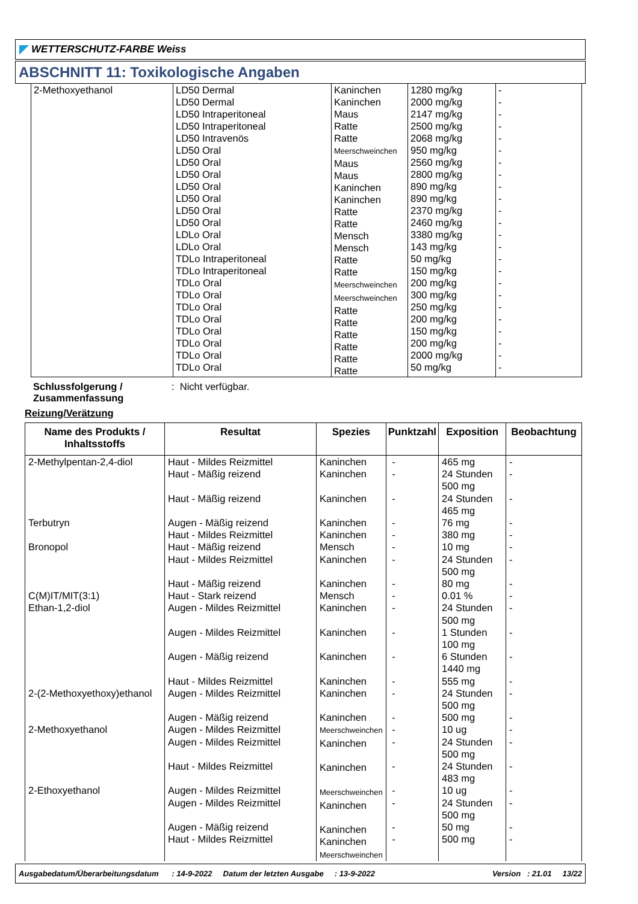WETTERSCHUTZ-FARBE Weiss
ABSCHNITT 11: Toxikologische Angaben
| 2-Methoxyethanol | LD50 Dermal LD50 Dermal LD50 Intraperitoneal LD50 Intraperitoneal LD50 Intravenös LD50 Oral LD50 Oral LD50 Oral LD50 Oral LD50 Oral LD50 Oral LD50 Oral LDLo Oral LDLo Oral TDLo Intraperitoneal TDLo Intraperitoneal TDLo Oral TDLo Oral TDLo Oral TDLo Oral TDLo Oral TDLo Oral TDLo Oral TDLo Oral | Kaninchen Kaninchen Maus Ratte Ratte Meerschweinchen Maus Maus Kaninchen Kaninchen Ratte Ratte Mensch Mensch Ratte Ratte Meerschweinchen Meerschweinchen Ratte Ratte Ratte Ratte Ratte Ratte | 1280 mg/kg 2000 mg/kg 2147 mg/kg 2500 mg/kg 2068 mg/kg 950 mg/kg 2560 mg/kg 2800 mg/kg 890 mg/kg 890 mg/kg 2370 mg/kg 2460 mg/kg 3380 mg/kg 143 mg/kg 50 mg/kg 150 mg/kg 200 mg/kg 300 mg/kg 250 mg/kg 200 mg/kg 150 mg/kg 200 mg/kg 2000 mg/kg 50 mg/kg | - - - - - - - - - - - - - - - - - - - - - - - - |
Schlussfolgerung / Zusammenfassung
: Nicht verfügbar.
Reizung/Verätzung
| Name des Produkts / Inhaltsstoffs | Resultat | Spezies | Punktzahl | Exposition | Beobachtung |
| --- | --- | --- | --- | --- | --- |
| 2-Methylpentan-2,4-diol Terbutryn Bronopol C(M)IT/MIT(3:1) Ethan-1,2-diol 2-(2-Methoxyethoxy)ethanol 2-Methoxyethanol 2-Ethoxyethanol | Haut - Mildes Reizmittel Haut - Mäßig reizend Haut - Mäßig reizend Augen - Mäßig reizend Haut - Mildes Reizmittel Haut - Mäßig reizend Haut - Mildes Reizmittel Haut - Mäßig reizend Haut - Stark reizend Augen - Mildes Reizmittel Augen - Mildes Reizmittel Augen - Mäßig reizend Haut - Mildes Reizmittel Augen - Mildes Reizmittel Augen - Mäßig reizend Augen - Mildes Reizmittel Augen - Mildes Reizmittel Haut - Mildes Reizmittel Augen - Mildes Reizmittel Augen - Mildes Reizmittel Augen - Mäßig reizend Haut - Mildes Reizmittel | Kaninchen Kaninchen Kaninchen Kaninchen Kaninchen Mensch Kaninchen Kaninchen Mensch Kaninchen Kaninchen Kaninchen Kaninchen Kaninchen Kaninchen Meerschweinchen Kaninchen Kaninchen Meerschweinchen Kaninchen Kaninchen Kaninchen Meerschweinchen | - - - - - - - - - - - - - - - - - - - - - - | 465 mg 24 Stunden 500 mg 24 Stunden 465 mg 76 mg 380 mg 10 mg 24 Stunden 500 mg 80 mg 0.01 % 24 Stunden 500 mg 1 Stunden 100 mg 6 Stunden 1440 mg 555 mg 24 Stunden 500 mg 500 mg 10 ug 24 Stunden 500 mg 24 Stunden 483 mg 10 ug 24 Stunden 500 mg 50 mg 500 mg | - - - - - - - - - - - - - - - - - - - - - - |
Ausgabedatum/Überarbeitungsdatum : 14-9-2022 Datum der letzten Ausgabe : 13-9-2022 Version : 21.01 13/22